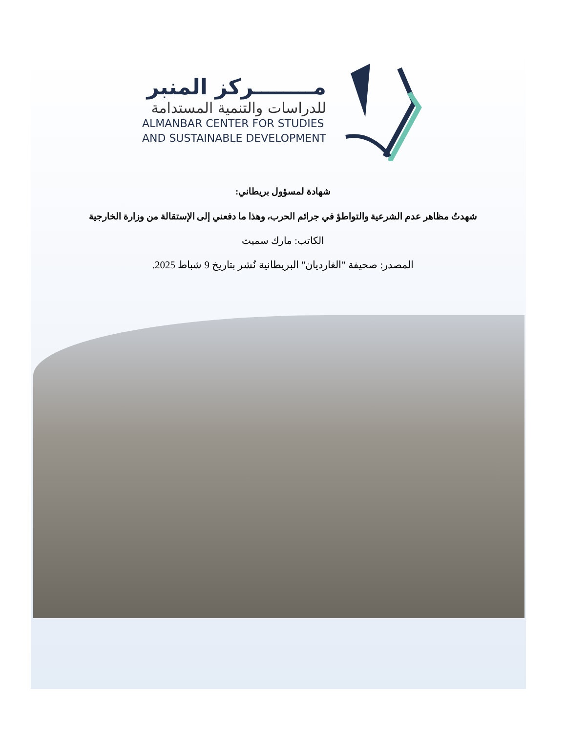مــــــــركز المنبر
للدراسات والتنمية المستدامة
ALMANBAR CENTER FOR STUDIES
AND SUSTAINABLE DEVELOPMENT
شهادة لمسؤول بريطاني:
شهدتُ مظاهر عدم الشرعية والتواطؤ في جرائم الحرب، وهذا ما دفعني إلى الإستقالة من وزارة الخارجية
الكاتب: مارك سميث
المصدر: صحيفة "الغارديان" البريطانية نُشر بتاريخ 9 شباط 2025.